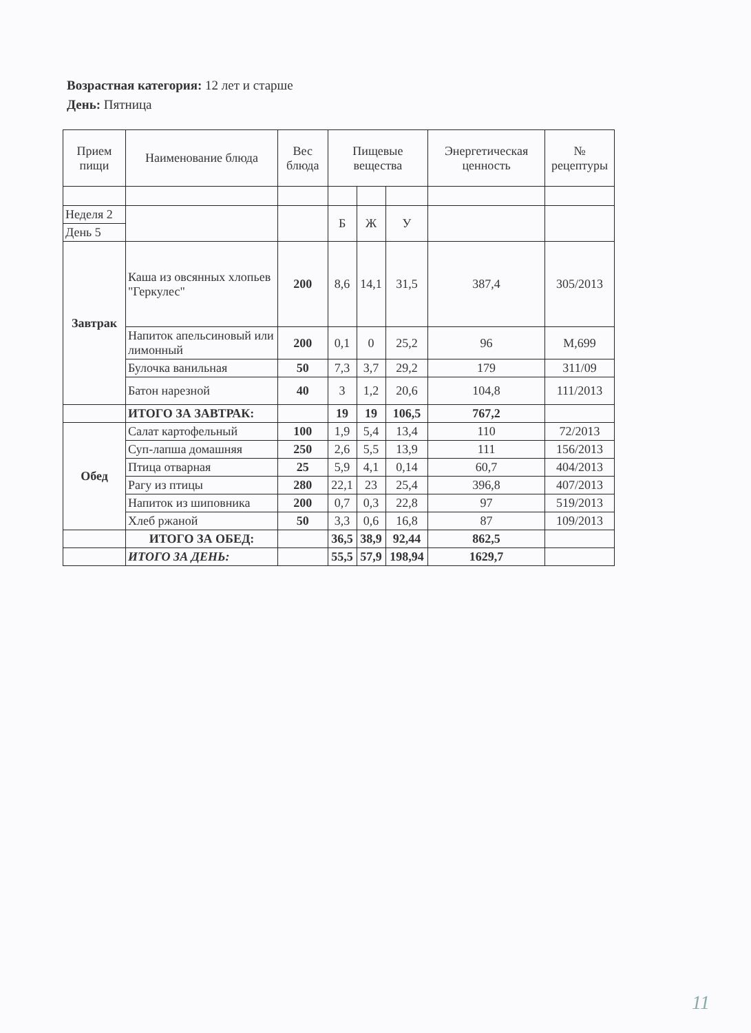Возрастная категория: 12 лет и старше
День: Пятница
| Прием пищи | Наименование блюда | Вес блюда | Пищевые вещества | | | Энергетическая ценность | № рецептуры |
| --- | --- | --- | --- | --- | --- | --- | --- |
| Неделя 2 | | | Б | Ж | У | | |
| День 5 | | | | | | | |
| Завтрак | Каша из овсянных хлопьев "Геркулес" | 200 | 8,6 | 14,1 | 31,5 | 387,4 | 305/2013 |
| | Напиток апельсиновый или лимонный | 200 | 0,1 | 0 | 25,2 | 96 | М,699 |
| | Булочка ванильная | 50 | 7,3 | 3,7 | 29,2 | 179 | 311/09 |
| | Батон нарезной | 40 | 3 | 1,2 | 20,6 | 104,8 | 111/2013 |
| | ИТОГО ЗА ЗАВТРАК: | | 19 | 19 | 106,5 | 767,2 | |
| Обед | Салат картофельный | 100 | 1,9 | 5,4 | 13,4 | 110 | 72/2013 |
| | Суп-лапша домашняя | 250 | 2,6 | 5,5 | 13,9 | 111 | 156/2013 |
| | Птица отварная | 25 | 5,9 | 4,1 | 0,14 | 60,7 | 404/2013 |
| | Рагу из птицы | 280 | 22,1 | 23 | 25,4 | 396,8 | 407/2013 |
| | Напиток из шиповника | 200 | 0,7 | 0,3 | 22,8 | 97 | 519/2013 |
| | Хлеб ржаной | 50 | 3,3 | 0,6 | 16,8 | 87 | 109/2013 |
| | ИТОГО ЗА ОБЕД: | | 36,5 | 38,9 | 92,44 | 862,5 | |
| | ИТОГО ЗА ДЕНЬ: | | 55,5 | 57,9 | 198,94 | 1629,7 | |
11